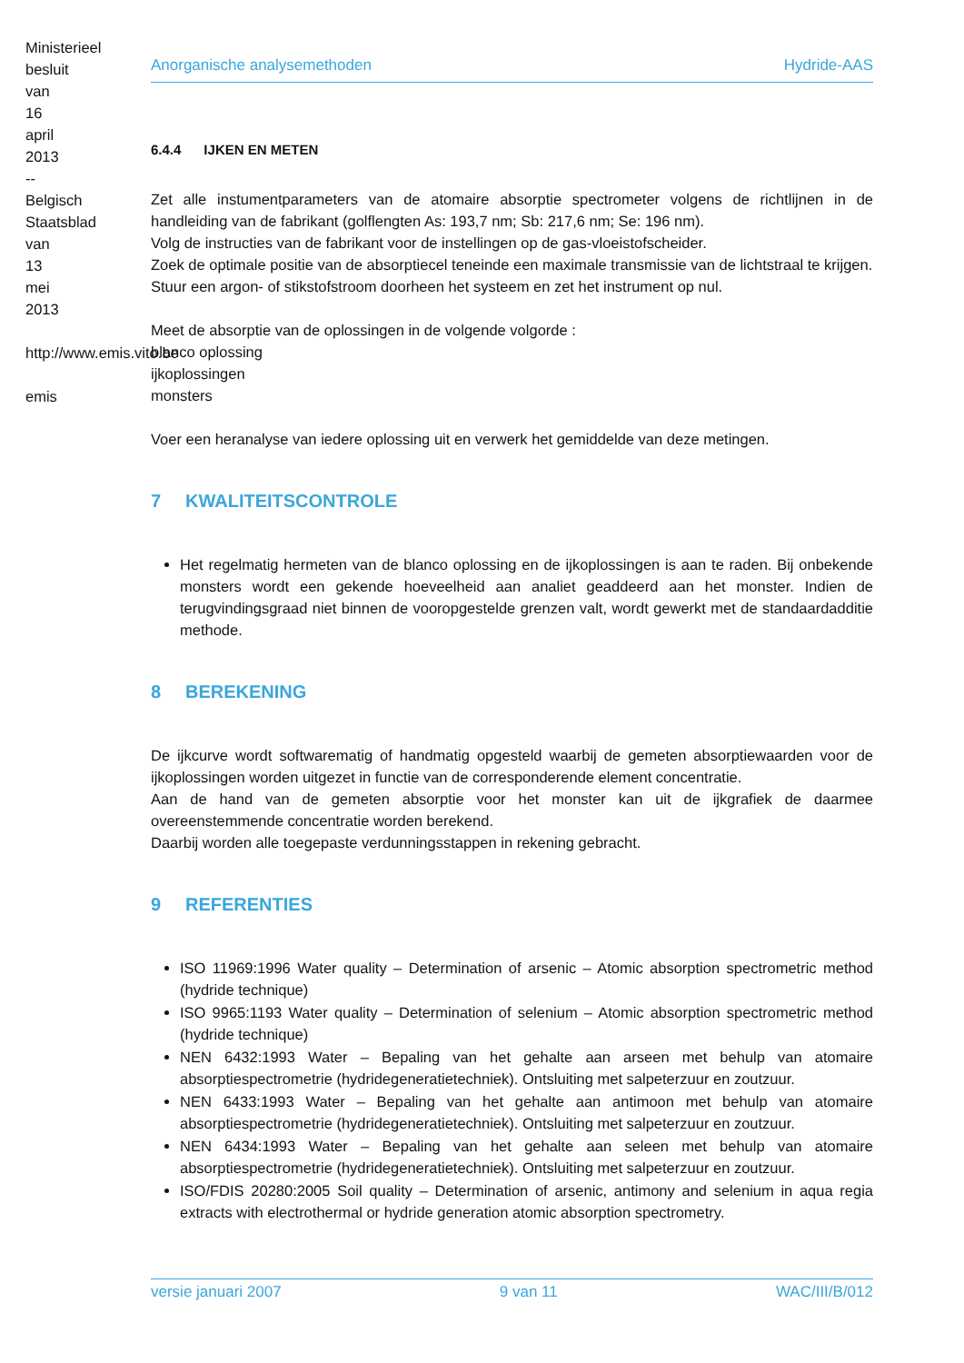Ministerieel besluit van 16 april 2013 -- Belgisch Staatsblad van 13 mei 2013 http://www.emis.vito.be emis
Anorganische analysemethoden Hydride-AAS
6.4.4 IJKEN EN METEN
Zet alle instumentparameters van de atomaire absorptie spectrometer volgens de richtlijnen in de handleiding van de fabrikant (golflengten As: 193,7 nm; Sb: 217,6 nm; Se: 196 nm).
Volg de instructies van de fabrikant voor de instellingen op de gas-vloeistofscheider.
Zoek de optimale positie van de absorptiecel teneinde een maximale transmissie van de lichtstraal te krijgen.
Stuur een argon- of stikstofstroom doorheen het systeem en zet het instrument op nul.
Meet de absorptie van de oplossingen in de volgende volgorde :
blanco oplossing
ijkoplossingen
monsters
Voer een heranalyse van iedere oplossing uit en verwerk het gemiddelde van deze metingen.
7 KWALITEITSCONTROLE
Het regelmatig hermeten van de blanco oplossing en de ijkoplossingen is aan te raden. Bij onbekende monsters wordt een gekende hoeveelheid aan analiet geaddeerd aan het monster. Indien de terugvindingsgraad niet binnen de vooropgestelde grenzen valt, wordt gewerkt met de standaardadditie methode.
8 BEREKENING
De ijkcurve wordt softwarematig of handmatig opgesteld waarbij de gemeten absorptiewaarden voor de ijkoplossingen worden uitgezet in functie van de corresponderende element concentratie.
Aan de hand van de gemeten absorptie voor het monster kan uit de ijkgrafiek de daarmee overeenstemmende concentratie worden berekend.
Daarbij worden alle toegepaste verdunningsstappen in rekening gebracht.
9 REFERENTIES
ISO 11969:1996 Water quality – Determination of arsenic – Atomic absorption spectrometric method (hydride technique)
ISO 9965:1193 Water quality – Determination of selenium – Atomic absorption spectrometric method (hydride technique)
NEN 6432:1993 Water – Bepaling van het gehalte aan arseen met behulp van atomaire absorptiespectrometrie (hydridegeneratietechniek). Ontsluiting met salpeterzuur en zoutzuur.
NEN 6433:1993 Water – Bepaling van het gehalte aan antimoon met behulp van atomaire absorptiespectrometrie (hydridegeneratietechniek). Ontsluiting met salpeterzuur en zoutzuur.
NEN 6434:1993 Water – Bepaling van het gehalte aan seleen met behulp van atomaire absorptiespectrometrie (hydridegeneratietechniek). Ontsluiting met salpeterzuur en zoutzuur.
ISO/FDIS 20280:2005 Soil quality – Determination of arsenic, antimony and selenium in aqua regia extracts with electrothermal or hydride generation atomic absorption spectrometry.
versie januari 2007 9 van 11 WAC/III/B/012